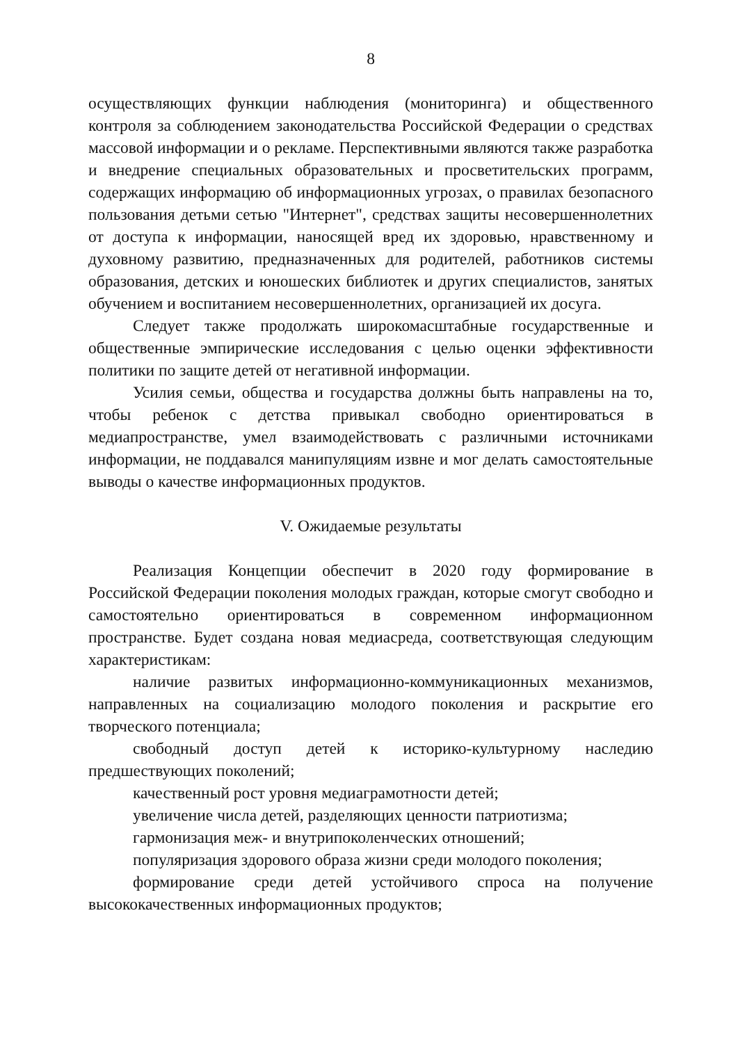8
осуществляющих функции наблюдения (мониторинга) и общественного контроля за соблюдением законодательства Российской Федерации о средствах массовой информации и о рекламе. Перспективными являются также разработка и внедрение специальных образовательных и просветительских программ, содержащих информацию об информационных угрозах, о правилах безопасного пользования детьми сетью "Интернет", средствах защиты несовершеннолетних от доступа к информации, наносящей вред их здоровью, нравственному и духовному развитию, предназначенных для родителей, работников системы образования, детских и юношеских библиотек и других специалистов, занятых обучением и воспитанием несовершеннолетних, организацией их досуга.
Следует также продолжать широкомасштабные государственные и общественные эмпирические исследования с целью оценки эффективности политики по защите детей от негативной информации.
Усилия семьи, общества и государства должны быть направлены на то, чтобы ребенок с детства привыкал свободно ориентироваться в медиапространстве, умел взаимодействовать с различными источниками информации, не поддавался манипуляциям извне и мог делать самостоятельные выводы о качестве информационных продуктов.
V. Ожидаемые результаты
Реализация Концепции обеспечит в 2020 году формирование в Российской Федерации поколения молодых граждан, которые смогут свободно и самостоятельно ориентироваться в современном информационном пространстве. Будет создана новая медиасреда, соответствующая следующим характеристикам:
наличие развитых информационно-коммуникационных механизмов, направленных на социализацию молодого поколения и раскрытие его творческого потенциала;
свободный доступ детей к историко-культурному наследию предшествующих поколений;
качественный рост уровня медиаграмотности детей;
увеличение числа детей, разделяющих ценности патриотизма;
гармонизация меж- и внутрипоколенческих отношений;
популяризация здорового образа жизни среди молодого поколения;
формирование среди детей устойчивого спроса на получение высококачественных информационных продуктов;